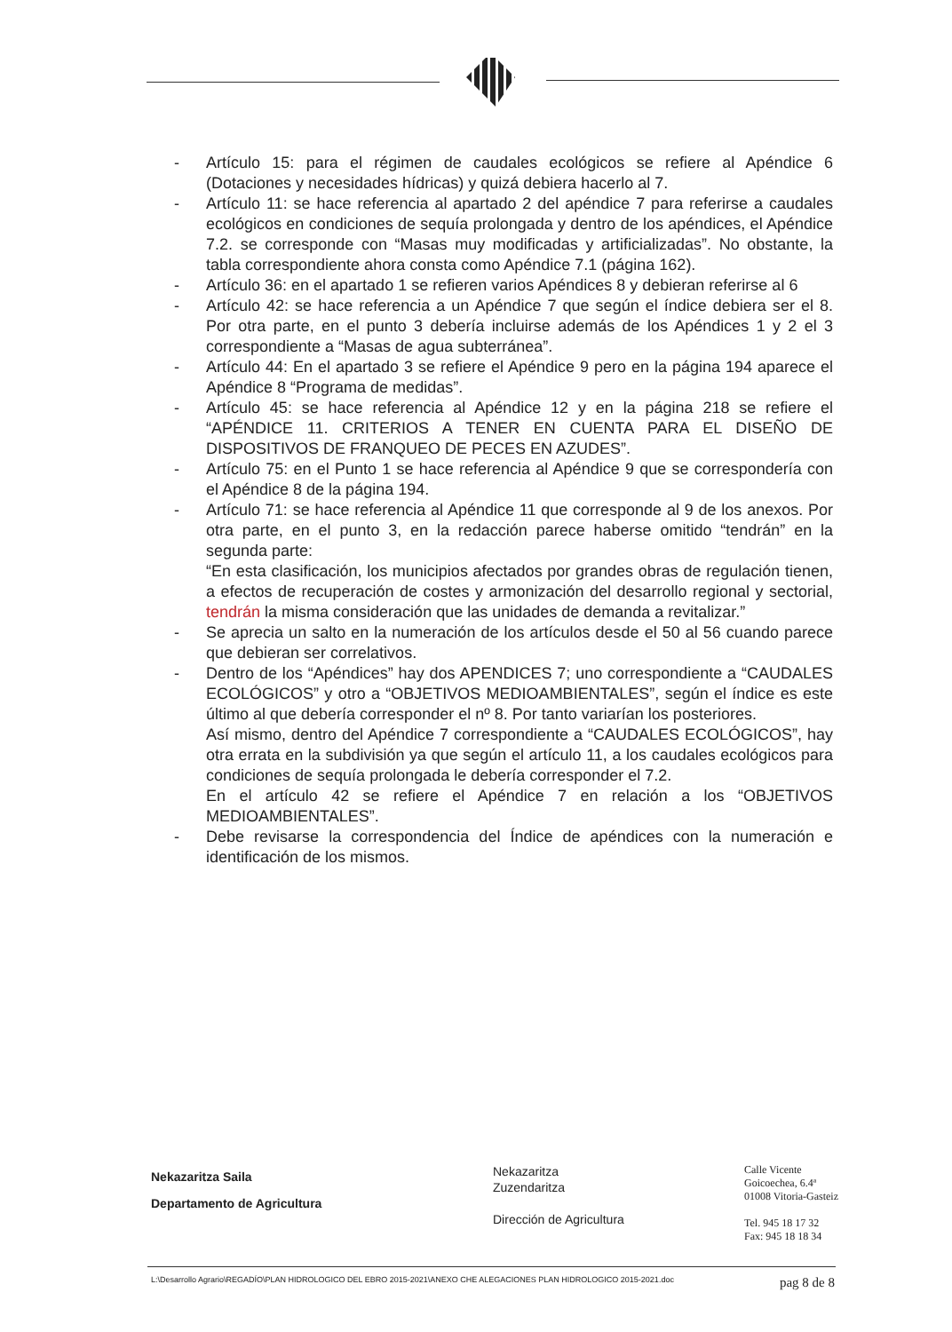- Artículo 15: para el régimen de caudales ecológicos se refiere al Apéndice 6 (Dotaciones y necesidades hídricas) y quizá debiera hacerlo al 7.
- Artículo 11: se hace referencia al apartado 2 del apéndice 7 para referirse a caudales ecológicos en condiciones de sequía prolongada y dentro de los apéndices, el Apéndice 7.2. se corresponde con “Masas muy modificadas y artificializadas”. No obstante, la tabla correspondiente ahora consta como Apéndice 7.1 (página 162).
- Artículo 36: en el apartado 1 se refieren varios Apéndices 8 y debieran referirse al 6
- Artículo 42: se hace referencia a un Apéndice 7 que según el índice debiera ser el 8. Por otra parte, en el punto 3 debería incluirse además de los Apéndices 1 y 2 el 3 correspondiente a “Masas de agua subterránea”.
- Artículo 44: En el apartado 3 se refiere el Apéndice 9 pero en la página 194 aparece el Apéndice 8 “Programa de medidas”.
- Artículo 45: se hace referencia al Apéndice 12 y en la página 218 se refiere el “APÉNDICE 11. CRITERIOS A TENER EN CUENTA PARA EL DISEÑO DE DISPOSITIVOS DE FRANQUEO DE PECES EN AZUDES”.
- Artículo 75: en el Punto 1 se hace referencia al Apéndice 9 que se correspondería con el Apéndice 8 de la página 194.
- Artículo 71: se hace referencia al Apéndice 11 que corresponde al 9 de los anexos. Por otra parte, en el punto 3, en la redacción parece haberse omitido “tendrán” en la segunda parte:
“En esta clasificación, los municipios afectados por grandes obras de regulación tienen, a efectos de recuperación de costes y armonización del desarrollo regional y sectorial, tendrán la misma consideración que las unidades de demanda a revitalizar.”
- Se aprecia un salto en la numeración de los artículos desde el 50 al 56 cuando parece que debieran ser correlativos.
- Dentro de los “Apéndices” hay dos APENDICES 7; uno correspondiente a “CAUDALES ECOLÓGICOS” y otro a “OBJETIVOS MEDIOAMBIENTALES”, según el índice es este último al que debería corresponder el nº 8. Por tanto variarían los posteriores.
Así mismo, dentro del Apéndice 7 correspondiente a “CAUDALES ECOLÓGICOS”, hay otra errata en la subdivisión ya que según el artículo 11, a los caudales ecológicos para condiciones de sequía prolongada le debería corresponder el 7.2.
En el artículo 42 se refiere el Apéndice 7 en relación a los “OBJETIVOS MEDIOAMBIENTALES”.
- Debe revisarse la correspondencia del Índice de apéndices con la numeración e identificación de los mismos.
Nekazaritza Saila
Departamento de Agricultura
Nekazaritza
Zuzendaritza
Dirección de Agricultura
Calle Vicente
Goicoechea, 6.4ª
01008 Vitoria-Gasteiz
Tel. 945 18 17 32
Fax: 945 18 18 34
L:\Desarrollo Agrario\REGADÍO\PLAN HIDROLOGICO DEL EBRO 2015-2021\ANEXO CHE ALEGACIONES PLAN HIDROLOGICO 2015-2021.doc pag 8 de 8